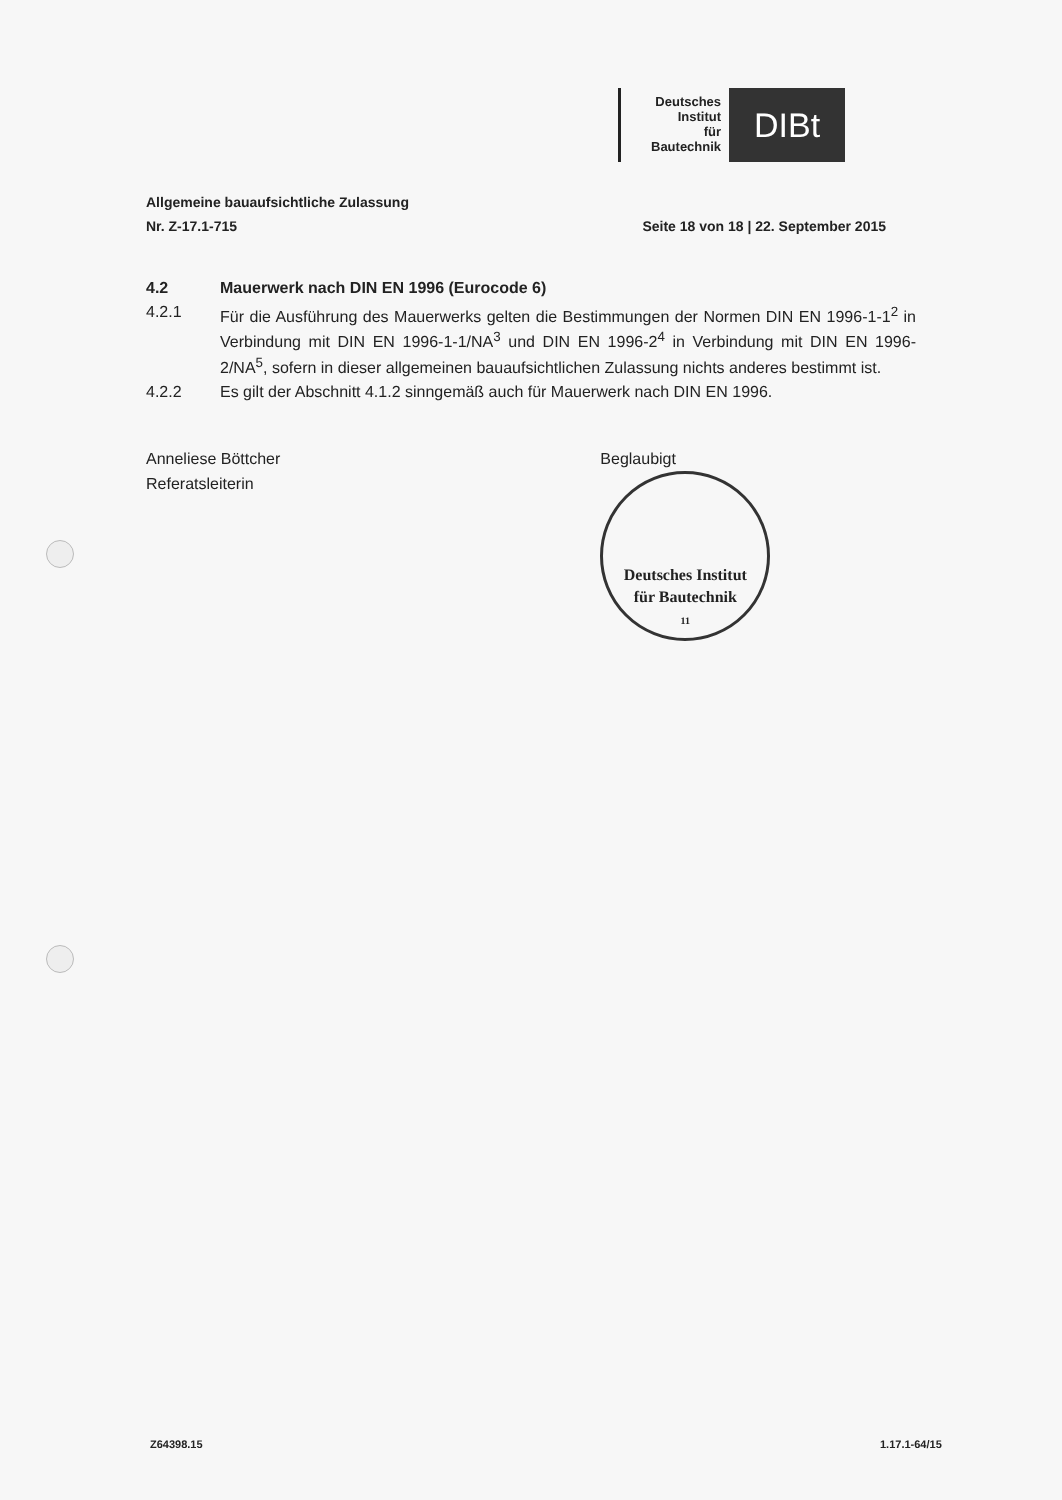Deutsches
Institut
für
Bautechnik
DIBt
Allgemeine bauaufsichtliche Zulassung
Nr. Z-17.1-715 Seite 18 von 18 | 22. September 2015
4.2 Mauerwerk nach DIN EN 1996 (Eurocode 6)
4.2.1 Für die Ausführung des Mauerwerks gelten die Bestimmungen der Normen DIN EN 1996-1-1<sup>2</sup> in Verbindung mit DIN EN 1996-1-1/NA<sup>3</sup> und DIN EN 1996-2<sup>4</sup> in Verbindung mit DIN EN 1996-2/NA<sup>5</sup>, sofern in dieser allgemeinen bauaufsichtlichen Zulassung nichts anderes bestimmt ist.
4.2.2 Es gilt der Abschnitt 4.1.2 sinngemäß auch für Mauerwerk nach DIN EN 1996.
Anneliese Böttcher
Referatsleiterin
Beglaubigt
Deutsches Institut
für Bautechnik
11
Z64398.15 1.17.1-64/15